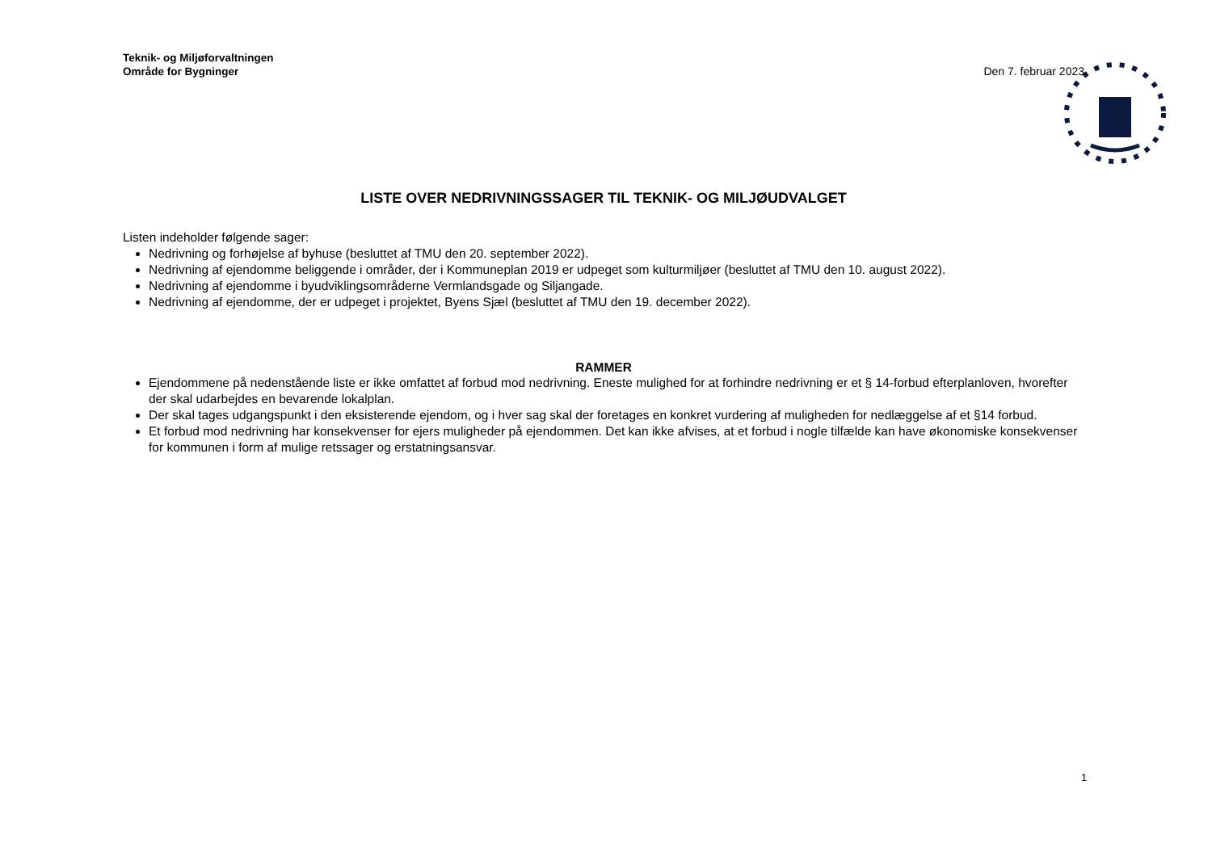Teknik- og Miljøforvaltningen
Område for Bygninger
Den 7. februar 2023
LISTE OVER NEDRIVNINGSSAGER TIL TEKNIK- OG MILJØUDVALGET
Listen indeholder følgende sager:
Nedrivning og forhøjelse af byhuse (besluttet af TMU den 20. september 2022).
Nedrivning af ejendomme beliggende i områder, der i Kommuneplan 2019 er udpeget som kulturmiljøer (besluttet af TMU den 10. august 2022).
Nedrivning af ejendomme i byudviklingsområderne Vermlandsgade og Siljangade.
Nedrivning af ejendomme, der er udpeget i projektet, Byens Sjæl (besluttet af TMU den 19. december 2022).
RAMMER
Ejendommene på nedenstående liste er ikke omfattet af forbud mod nedrivning. Eneste mulighed for at forhindre nedrivning er et § 14-forbud efterplanloven, hvorefter der skal udarbejdes en bevarende lokalplan.
Der skal tages udgangspunkt i den eksisterende ejendom, og i hver sag skal der foretages en konkret vurdering af muligheden for nedlæggelse af et §14 forbud.
Et forbud mod nedrivning har konsekvenser for ejers muligheder på ejendommen. Det kan ikke afvises, at et forbud i nogle tilfælde kan have økonomiske konsekvenser for kommunen i form af mulige retssager og erstatningsansvar.
1